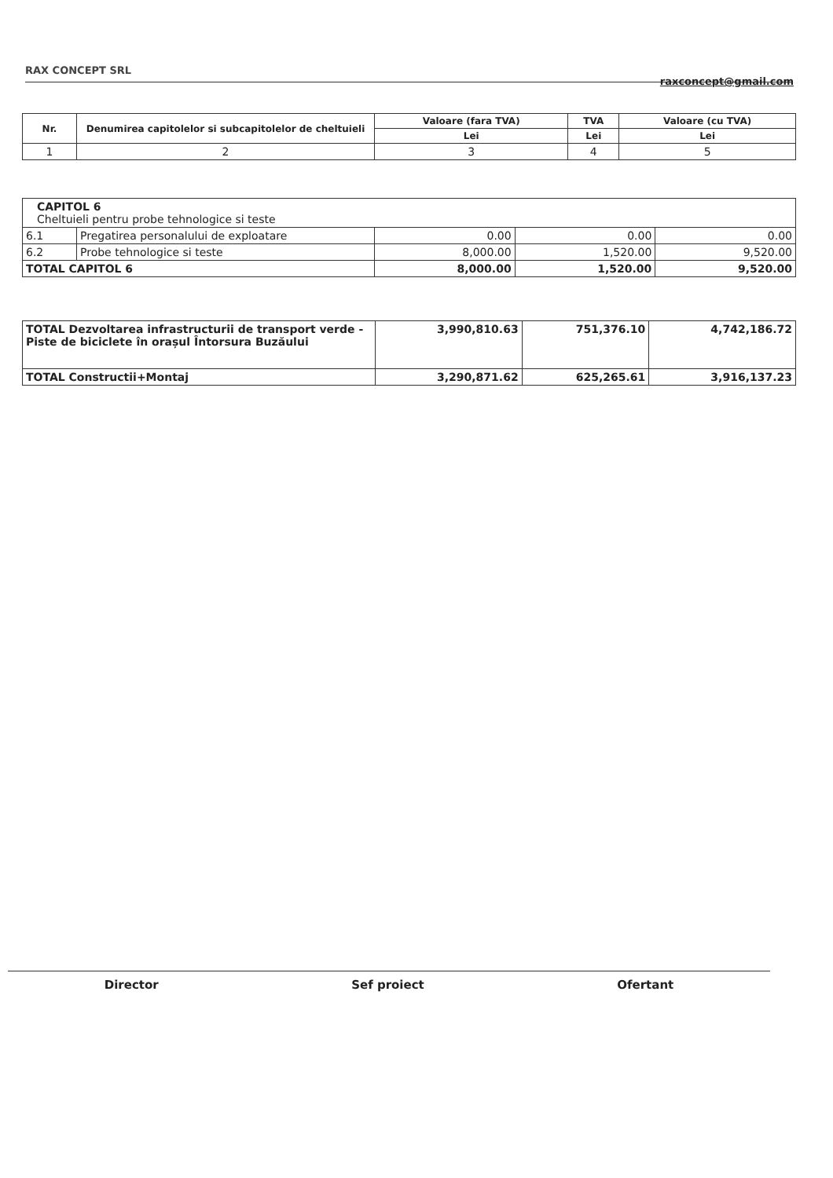RAX CONCEPT SRL
raxconcept@gmail.com
| Nr. | Denumirea capitolelor si subcapitolelor de cheltuieli | Valoare (fara TVA) | TVA | Valoare (cu TVA) |
| --- | --- | --- | --- | --- |
| | | Lei | Lei | Lei |
| 1 | 2 | 3 | 4 | 5 |
| CAPITOL 6 Cheltuieli pentru probe tehnologice si teste | | | | |
| 6.1 | Pregatirea personalului de exploatare | 0.00 | 0.00 | 0.00 |
| 6.2 | Probe tehnologice si teste | 8,000.00 | 1,520.00 | 9,520.00 |
| TOTAL CAPITOL 6 | | 8,000.00 | 1,520.00 | 9,520.00 |
| TOTAL Dezvoltarea infrastructurii de transport verde - Piste de biciclete în orașul Întorsura Buzăului | 3,990,810.63 | 751,376.10 | 4,742,186.72 |
| TOTAL Constructii+Montaj | 3,290,871.62 | 625,265.61 | 3,916,137.23 |
Director Sef proiect Ofertant